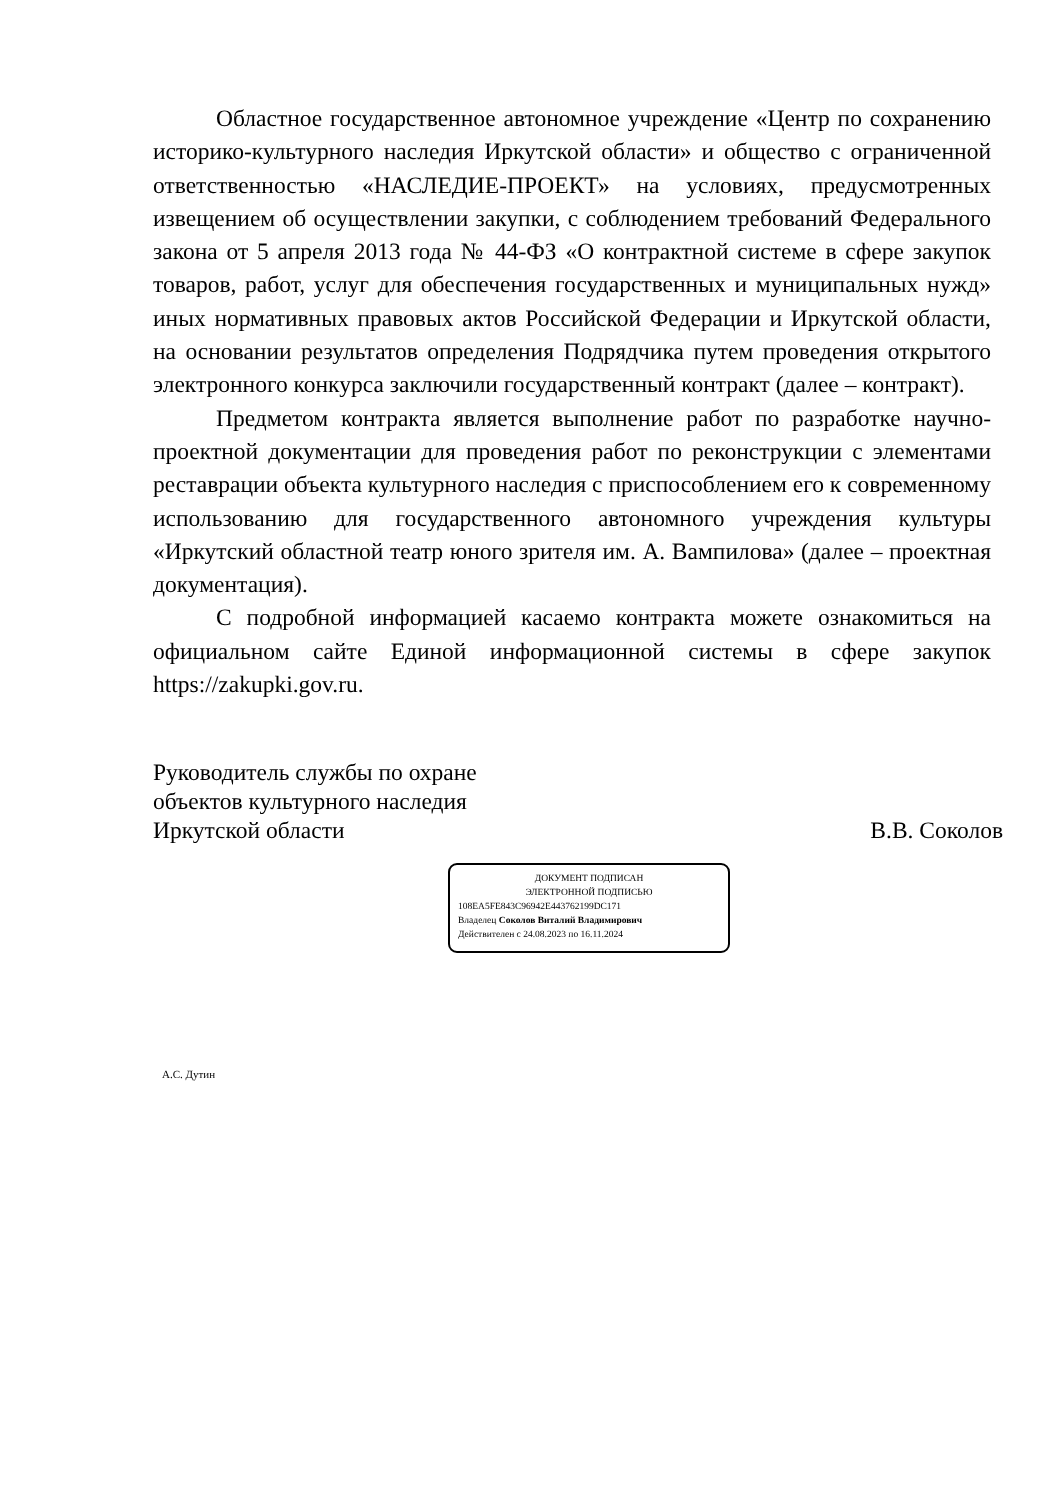Областное государственное автономное учреждение «Центр по сохранению историко-культурного наследия Иркутской области» и общество с ограниченной ответственностью «НАСЛЕДИЕ-ПРОЕКТ» на условиях, предусмотренных извещением об осуществлении закупки, с соблюдением требований Федерального закона от 5 апреля 2013 года № 44-ФЗ «О контрактной системе в сфере закупок товаров, работ, услуг для обеспечения государственных и муниципальных нужд» иных нормативных правовых актов Российской Федерации и Иркутской области, на основании результатов определения Подрядчика путем проведения открытого электронного конкурса заключили государственный контракт (далее – контракт).
Предметом контракта является выполнение работ по разработке научно-проектной документации для проведения работ по реконструкции с элементами реставрации объекта культурного наследия с приспособлением его к современному использованию для государственного автономного учреждения культуры «Иркутский областной театр юного зрителя им. А. Вампилова» (далее – проектная документация).
С подробной информацией касаемо контракта можете ознакомиться на официальном сайте Единой информационной системы в сфере закупок https://zakupki.gov.ru.
Руководитель службы по охране
объектов культурного наследия
Иркутской области В.В. Соколов
ДОКУМЕНТ ПОДПИСАН
ЭЛЕКТРОННОЙ ПОДПИСЬЮ
108EA5FE843C96942E443762199DC171
Владелец Соколов Виталий Владимирович
Действителен с 24.08.2023 по 16.11.2024
А.С. Дутин